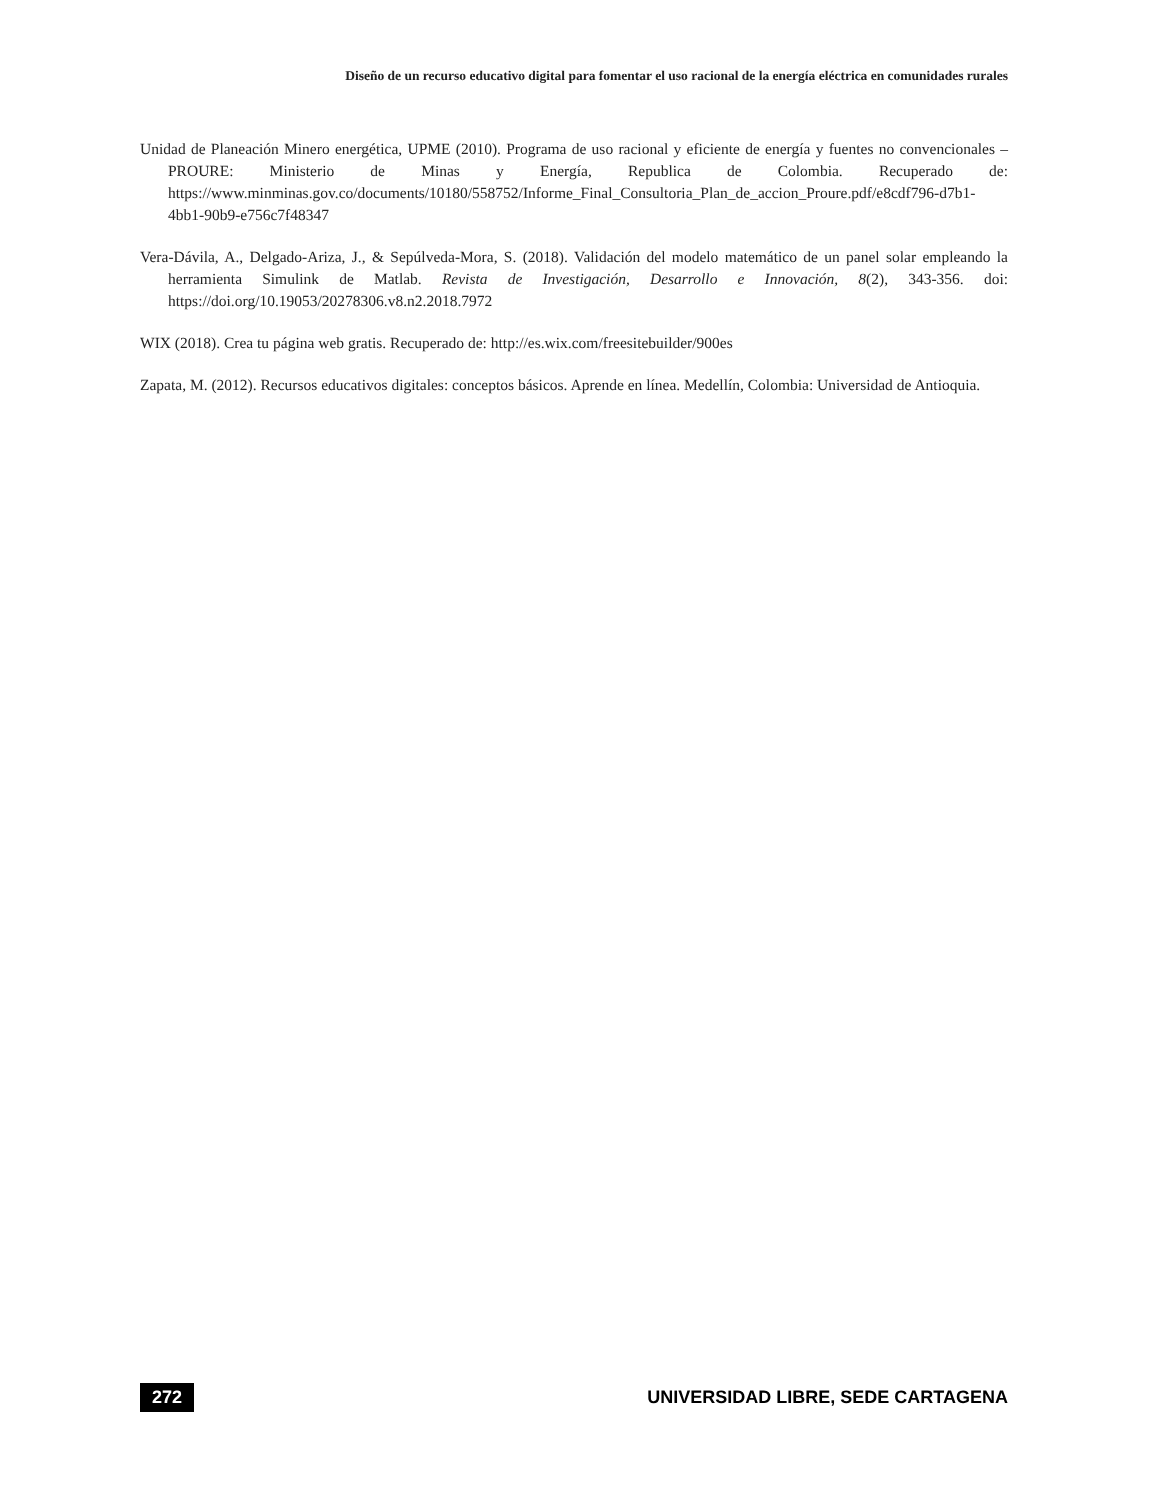Diseño de un recurso educativo digital para fomentar el uso racional de la energía eléctrica en comunidades rurales
Unidad de Planeación Minero energética, UPME (2010). Programa de uso racional y eficiente de energía y fuentes no convencionales – PROURE: Ministerio de Minas y Energía, Republica de Colombia. Recuperado de: https://www.minminas.gov.co/documents/10180/558752/Informe_Final_Consultoria_Plan_de_accion_Proure.pdf/e8cdf796-d7b1-4bb1-90b9-e756c7f48347
Vera-Dávila, A., Delgado-Ariza, J., & Sepúlveda-Mora, S. (2018). Validación del modelo matemático de un panel solar empleando la herramienta Simulink de Matlab. Revista de Investigación, Desarrollo e Innovación, 8(2), 343-356. doi: https://doi.org/10.19053/20278306.v8.n2.2018.7972
WIX (2018). Crea tu página web gratis. Recuperado de: http://es.wix.com/freesitebuilder/900es
Zapata, M. (2012). Recursos educativos digitales: conceptos básicos. Aprende en línea. Medellín, Colombia: Universidad de Antioquia.
272 UNIVERSIDAD LIBRE, SEDE CARTAGENA